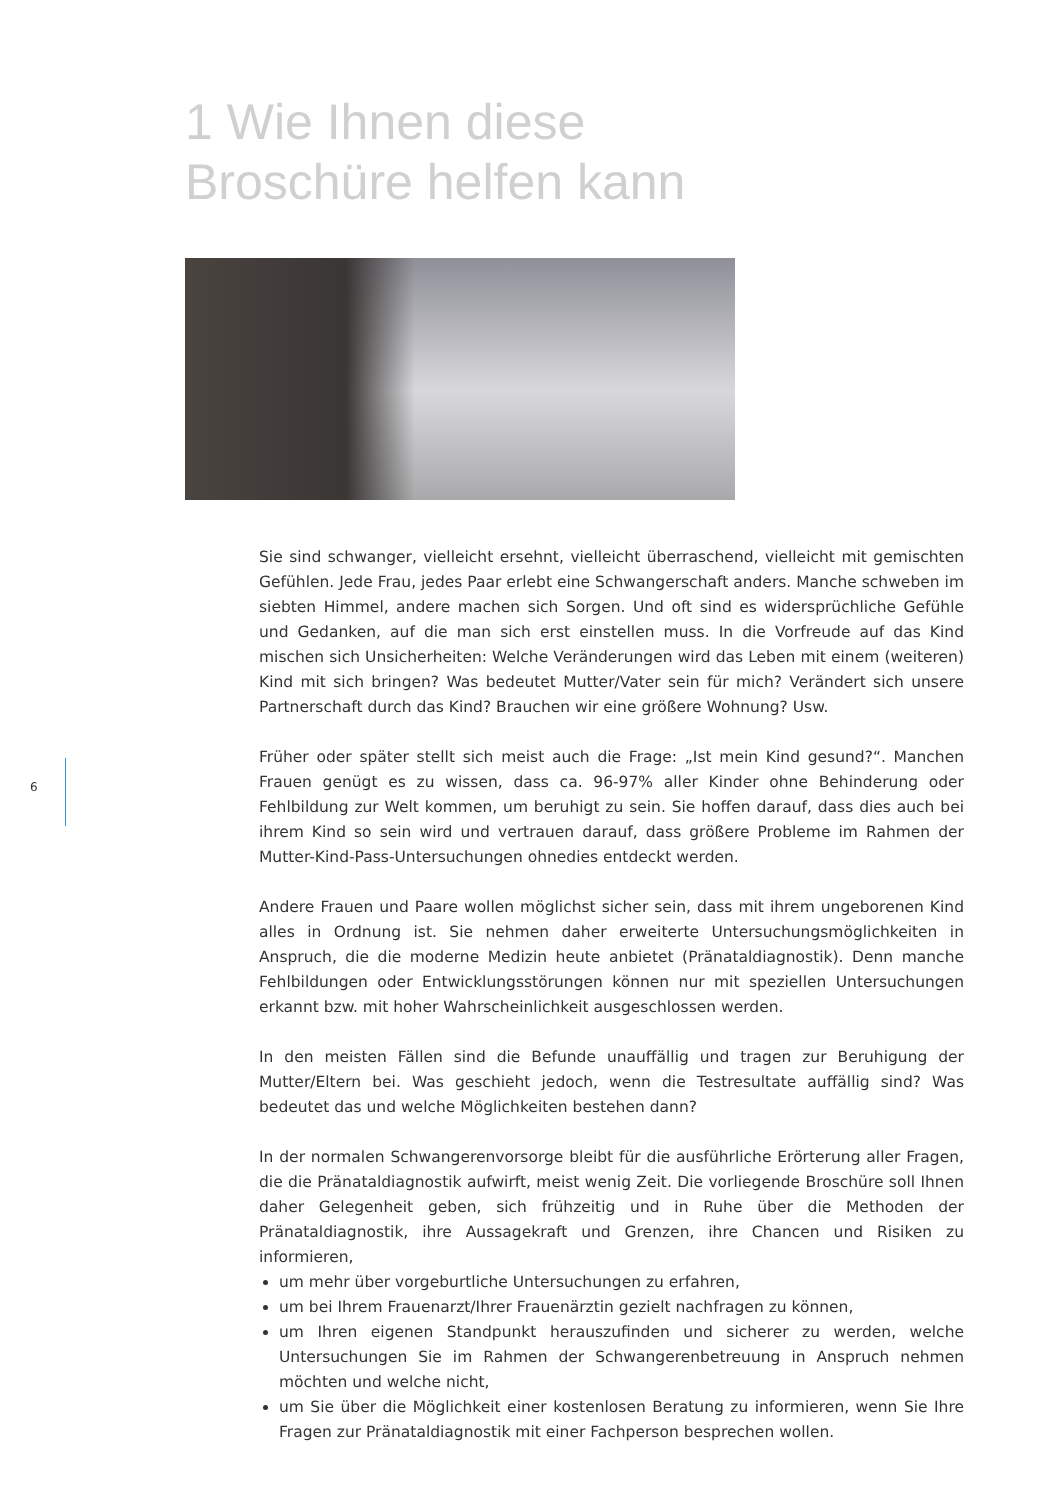1 Wie Ihnen diese
Broschüre helfen kann
6
Sie sind schwanger, vielleicht ersehnt, vielleicht überraschend, vielleicht mit gemischten Gefühlen. Jede Frau, jedes Paar erlebt eine Schwangerschaft anders. Manche schweben im siebten Himmel, andere machen sich Sorgen. Und oft sind es widersprüchliche Gefühle und Gedanken, auf die man sich erst einstellen muss. In die Vorfreude auf das Kind mischen sich Unsicherheiten: Welche Veränderungen wird das Leben mit einem (weiteren) Kind mit sich bringen? Was bedeutet Mutter/Vater sein für mich? Verändert sich unsere Partnerschaft durch das Kind? Brauchen wir eine größere Wohnung? Usw.
Früher oder später stellt sich meist auch die Frage: „Ist mein Kind gesund?“. Manchen Frauen genügt es zu wissen, dass ca. 96-97% aller Kinder ohne Behinderung oder Fehlbildung zur Welt kommen, um beruhigt zu sein. Sie hoffen darauf, dass dies auch bei ihrem Kind so sein wird und vertrauen darauf, dass größere Probleme im Rahmen der Mutter-Kind-Pass-Untersuchungen ohnedies entdeckt werden.
Andere Frauen und Paare wollen möglichst sicher sein, dass mit ihrem ungeborenen Kind alles in Ordnung ist. Sie nehmen daher erweiterte Untersuchungsmöglichkeiten in Anspruch, die die moderne Medizin heute anbietet (Pränataldiagnostik). Denn manche Fehlbildungen oder Entwicklungsstörungen können nur mit speziellen Untersuchungen erkannt bzw. mit hoher Wahrscheinlichkeit ausgeschlossen werden.
In den meisten Fällen sind die Befunde unauffällig und tragen zur Beruhigung der Mutter/Eltern bei. Was geschieht jedoch, wenn die Testresultate auffällig sind? Was bedeutet das und welche Möglichkeiten bestehen dann?
In der normalen Schwangerenvorsorge bleibt für die ausführliche Erörterung aller Fragen, die die Pränataldiagnostik aufwirft, meist wenig Zeit. Die vorliegende Broschüre soll Ihnen daher Gelegenheit geben, sich frühzeitig und in Ruhe über die Methoden der Pränataldiagnostik, ihre Aussagekraft und Grenzen, ihre Chancen und Risiken zu informieren,
um mehr über vorgeburtliche Untersuchungen zu erfahren,
um bei Ihrem Frauenarzt/Ihrer Frauenärztin gezielt nachfragen zu können,
um Ihren eigenen Standpunkt herauszufinden und sicherer zu werden, welche Untersuchungen Sie im Rahmen der Schwangerenbetreuung in Anspruch nehmen möchten und welche nicht,
um Sie über die Möglichkeit einer kostenlosen Beratung zu informieren, wenn Sie Ihre Fragen zur Pränataldiagnostik mit einer Fachperson besprechen wollen.